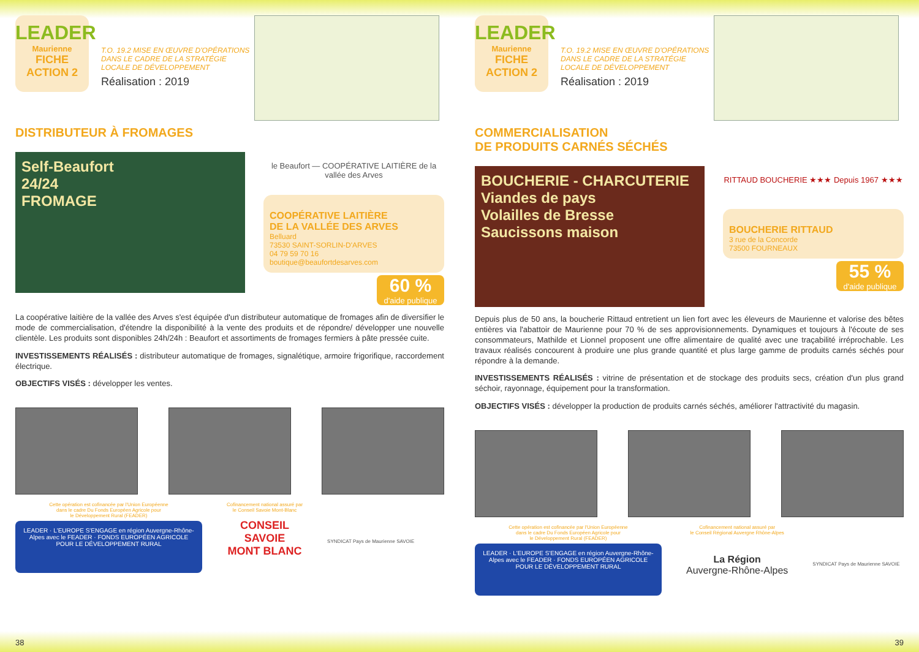LEADER
Maurienne
FICHE
ACTION 2
T.O. 19.2 MISE EN ŒUVRE D'OPÉRATIONS DANS LE CADRE DE LA STRATÉGIE LOCALE DE DÉVELOPPEMENT
Réalisation : 2019
DISTRIBUTEUR À FROMAGES
Self-Beaufort
24/24
FROMAGE
le Beaufort — COOPÉRATIVE LAITIÈRE de la vallée des Arves
COOPÉRATIVE LAITIÈRE
DE LA VALLÉE DES ARVES
Belluard
73530 SAINT-SORLIN-D'ARVES
04 79 59 70 16
boutique@beaufortdesarves.com
60 %
d'aide publique
La coopérative laitière de la vallée des Arves s'est équipée d'un distributeur automatique de fromages afin de diversifier le mode de commercialisation, d'étendre la disponibilité à la vente des produits et de répondre/ développer une nouvelle clientèle. Les produits sont disponibles 24h/24h : Beaufort et assortiments de fromages fermiers à pâte pressée cuite.
INVESTISSEMENTS RÉALISÉS : distributeur automatique de fromages, signalétique, armoire frigorifique, raccordement électrique.
OBJECTIFS VISÉS : développer les ventes.
Cette opération est cofinancée par l'Union Européenne
dans le cadre Du Fonds Européen Agricole pour
le Développement Rural (FEADER)
LEADER · L'EUROPE S'ENGAGE en région Auvergne-Rhône-Alpes avec le FEADER · FONDS EUROPÉEN AGRICOLE POUR LE DÉVELOPPEMENT RURAL
Cofinancement national assuré par
le Conseil Savoie Mont-Blanc
CONSEIL
SAVOIE
MONT BLANC
SYNDICAT Pays de Maurienne SAVOIE
38
LEADER
Maurienne
FICHE
ACTION 2
T.O. 19.2 MISE EN ŒUVRE D'OPÉRATIONS DANS LE CADRE DE LA STRATÉGIE LOCALE DE DÉVELOPPEMENT
Réalisation : 2019
COMMERCIALISATION
DE PRODUITS CARNÉS SÉCHÉS
BOUCHERIE - CHARCUTERIE
Viandes de pays
Volailles de Bresse
Saucissons maison
RITTAUD BOUCHERIE ★★★ Depuis 1967 ★★★
BOUCHERIE RITTAUD
3 rue de la Concorde
73500 FOURNEAUX
55 %
d'aide publique
Depuis plus de 50 ans, la boucherie Rittaud entretient un lien fort avec les éleveurs de Maurienne et valorise des bêtes entières via l'abattoir de Maurienne pour 70 % de ses approvisionnements. Dynamiques et toujours à l'écoute de ses consommateurs, Mathilde et Lionnel proposent une offre alimentaire de qualité avec une traçabilité irréprochable. Les travaux réalisés concourent à produire une plus grande quantité et plus large gamme de produits carnés séchés pour répondre à la demande.
INVESTISSEMENTS RÉALISÉS : vitrine de présentation et de stockage des produits secs, création d'un plus grand séchoir, rayonnage, équipement pour la transformation.
OBJECTIFS VISÉS : développer la production de produits carnés séchés, améliorer l'attractivité du magasin.
Cette opération est cofinancée par l'Union Européenne
dans le cadre Du Fonds Européen Agricole pour
le Développement Rural (FEADER)
LEADER · L'EUROPE S'ENGAGE en région Auvergne-Rhône-Alpes avec le FEADER · FONDS EUROPÉEN AGRICOLE POUR LE DÉVELOPPEMENT RURAL
Cofinancement national assuré par
le Conseil Régional Auvergne Rhône-Alpes
La Région
Auvergne-Rhône-Alpes
SYNDICAT Pays de Maurienne SAVOIE
39